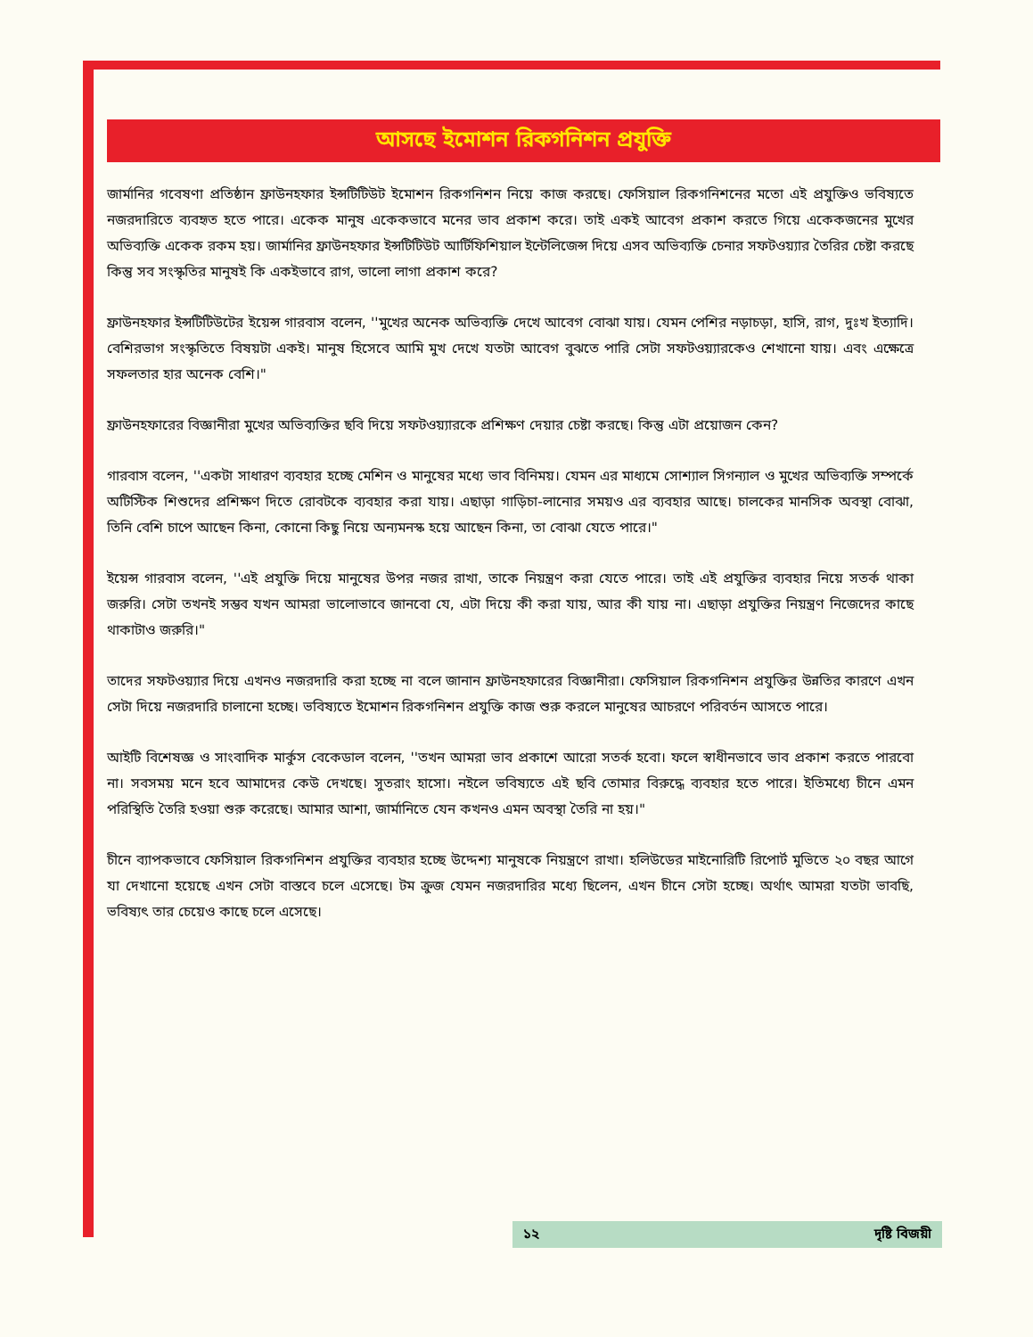আসছে ইমোশন রিকগনিশন প্রযুক্তি
জার্মানির গবেষণা প্রতিষ্ঠান ফ্রাউনহফার ইন্সটিটিউট ইমোশন রিকগনিশন নিয়ে কাজ করছে। ফেসিয়াল রিকগনিশনের মতো এই প্রযুক্তিও ভবিষ্যতে নজরদারিতে ব্যবহৃত হতে পারে। একেক মানুষ একেকভাবে মনের ভাব প্রকাশ করে। তাই একই আবেগ প্রকাশ করতে গিয়ে একেকজনের মুখের অভিব্যক্তি একেক রকম হয়। জার্মানির ফ্রাউনহফার ইন্সটিটিউট আর্টিফিশিয়াল ইন্টেলিজেন্স দিয়ে এসব অভিব্যক্তি চেনার সফটওয়্যার তৈরির চেষ্টা করছে কিন্তু সব সংস্কৃতির মানুষই কি একইভাবে রাগ, ভালো লাগা প্রকাশ করে?
ফ্রাউনহফার ইন্সটিটিউটের ইয়েন্স গারবাস বলেন, ''মুখের অনেক অভিব্যক্তি দেখে আবেগ বোঝা যায়। যেমন পেশির নড়াচড়া, হাসি, রাগ, দুঃখ ইত্যাদি। বেশিরভাগ সংস্কৃতিতে বিষয়টা একই। মানুষ হিসেবে আমি মুখ দেখে যতটা আবেগ বুঝতে পারি সেটা সফটওয়্যারকেও শেখানো যায়। এবং এক্ষেত্রে সফলতার হার অনেক বেশি।"
ফ্রাউনহফারের বিজ্ঞানীরা মুখের অভিব্যক্তির ছবি দিয়ে সফটওয়্যারকে প্রশিক্ষণ দেয়ার চেষ্টা করছে। কিন্তু এটা প্রয়োজন কেন?
গারবাস বলেন, ''একটা সাধারণ ব্যবহার হচ্ছে মেশিন ও মানুষের মধ্যে ভাব বিনিময়। যেমন এর মাধ্যমে সোশ্যাল সিগন্যাল ও মুখের অভিব্যক্তি সম্পর্কে অটিস্টিক শিশুদের প্রশিক্ষণ দিতে রোবটকে ব্যবহার করা যায়। এছাড়া গাড়িচা-লানোর সময়ও এর ব্যবহার আছে। চালকের মানসিক অবস্থা বোঝা, তিনি বেশি চাপে আছেন কিনা, কোনো কিছু নিয়ে অন্যমনস্ক হয়ে আছেন কিনা, তা বোঝা যেতে পারে।"
ইয়েন্স গারবাস বলেন, ''এই প্রযুক্তি দিয়ে মানুষের উপর নজর রাখা, তাকে নিয়ন্ত্রণ করা যেতে পারে। তাই এই প্রযুক্তির ব্যবহার নিয়ে সতর্ক থাকা জরুরি। সেটা তখনই সম্ভব যখন আমরা ভালোভাবে জানবো যে, এটা দিয়ে কী করা যায়, আর কী যায় না। এছাড়া প্রযুক্তির নিয়ন্ত্রণ নিজেদের কাছে থাকাটাও জরুরি।"
তাদের সফটওয়্যার দিয়ে এখনও নজরদারি করা হচ্ছে না বলে জানান ফ্রাউনহফারের বিজ্ঞানীরা। ফেসিয়াল রিকগনিশন প্রযুক্তির উন্নতির কারণে এখন সেটা দিয়ে নজরদারি চালানো হচ্ছে। ভবিষ্যতে ইমোশন রিকগনিশন প্রযুক্তি কাজ শুরু করলে মানুষের আচরণে পরিবর্তন আসতে পারে।
আইটি বিশেষজ্ঞ ও সাংবাদিক মার্কুস বেকেডাল বলেন, ''তখন আমরা ভাব প্রকাশে আরো সতর্ক হবো। ফলে স্বাধীনভাবে ভাব প্রকাশ করতে পারবো না। সবসময় মনে হবে আমাদের কেউ দেখছে। সুতরাং হাসো। নইলে ভবিষ্যতে এই ছবি তোমার বিরুদ্ধে ব্যবহার হতে পারে। ইতিমধ্যে চীনে এমন পরিস্থিতি তৈরি হওয়া শুরু করেছে। আমার আশা, জার্মানিতে যেন কখনও এমন অবস্থা তৈরি না হয়।"
চীনে ব্যাপকভাবে ফেসিয়াল রিকগনিশন প্রযুক্তির ব্যবহার হচ্ছে উদ্দেশ্য মানুষকে নিয়ন্ত্রণে রাখা। হলিউডের মাইনোরিটি রিপোর্ট মুভিতে ২০ বছর আগে যা দেখানো হয়েছে এখন সেটা বাস্তবে চলে এসেছে। টম ক্রুজ যেমন নজরদারির মধ্যে ছিলেন, এখন চীনে সেটা হচ্ছে। অর্থাৎ আমরা যতটা ভাবছি, ভবিষ্যৎ তার চেয়েও কাছে চলে এসেছে।
১২ দৃষ্টি বিজয়ী